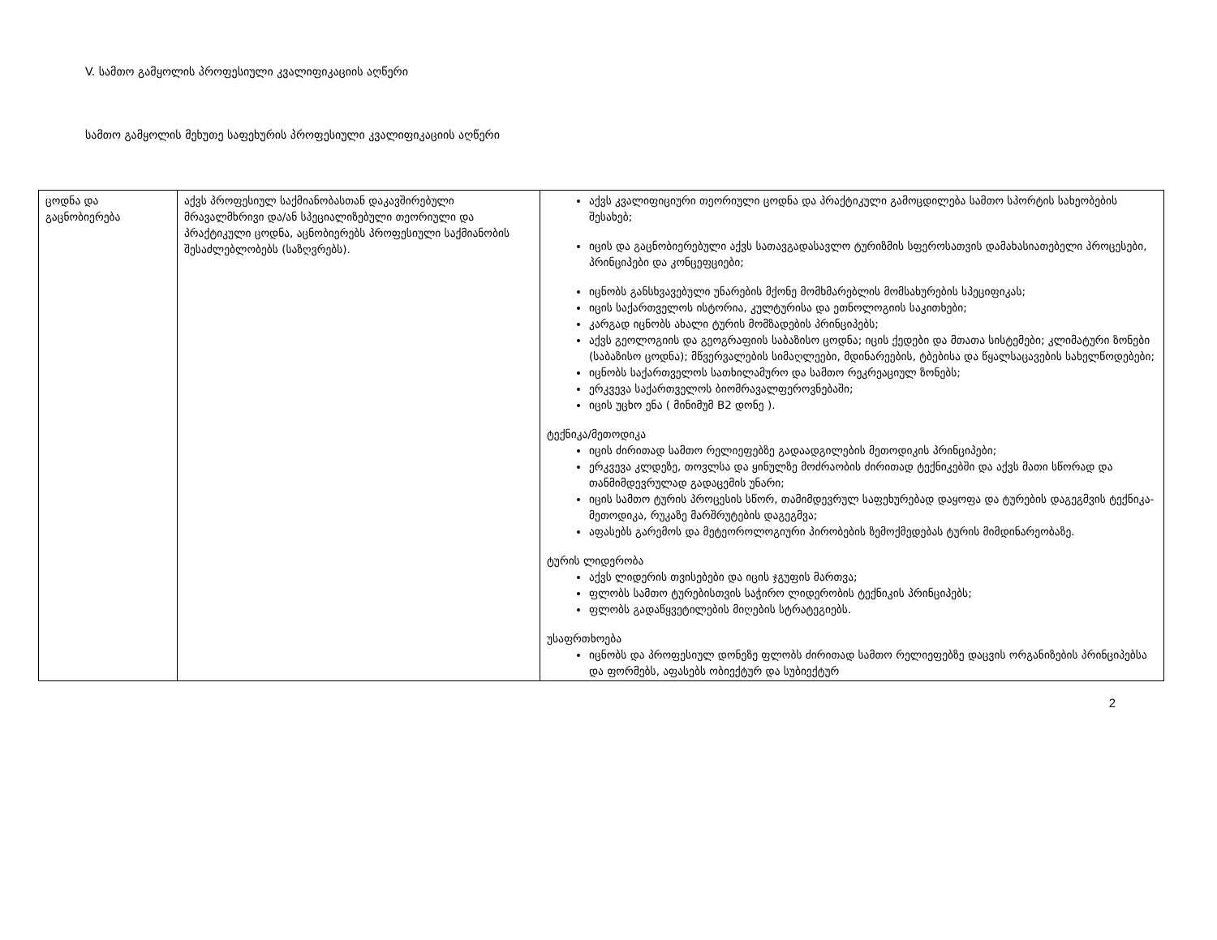V. სამთო გამყოლის პროფესიული კვალიფიკაციის აღწერი
სამთო გამყოლის მეხუთე საფეხურის პროფესიული კვალიფიკაციის აღწერი
| ცოდნა და გაცნობიერება | აქვს პროფესიულ საქმიანობასთან დაკავშირებული მრავალმხრივი და/ან სპეციალიზებული თეორიული და პრაქტიკული ცოდნა, აცნობიერებს პროფესიული საქმიანობის შესაძლებლობებს (საზღვრებს). | აქვს კვალიფიციური თეორიული ცოდნა და პრაქტიკული გამოცდილება სამთო სპორტის სახეობების შესახებ; იცის და გაცნობიერებული აქვს სათავგადასავლო ტურიზმის სფეროსათვის დამახასიათებელი პროცესები, პრინციპები და კონცეფციები; იცნობს განსხვავებული უნარების მქონე მომხმარებლის მომსახურების სპეციფიკას; იცის საქართველოს ისტორია, კულტურისა და ეთნოლოგიის საკითხები; კარგად იცნობს ახალი ტურის მომზადების პრინციპებს; აქვს გეოლოგიის და გეოგრაფიის საბაზისო ცოდნა; იცის ქედები და მთათა სისტემები; კლიმატური ზონები (საბაზისო ცოდნა); მწვერვალების სიმაღლეები, მდინარეების, ტბებისა და წყალსაცავების სახელწოდებები; იცნობს საქართველოს სათხილამურო და სამთო რეკრეაციულ ზონებს; ერკვევა საქართველოს ბიომრავალფეროვნებაში; იცის უცხო ენა ( მინიმუმ B2 დონე ). ტექნიკა/მეთოდიკა იცის ძირითად სამთო რელიეფებზე გადაადგილების მეთოდიკის პრინციპები; ერკვევა კლდეზე, თოვლსა და ყინულზე მოძრაობის ძირითად ტექნიკებში და აქვს მათი სწორად და თანმიმდევრულად გადაცემის უნარი; იცის სამთო ტურის პროცესის სწორ, თამიმდევრულ საფეხურებად დაყოფა და ტურების დაგეგმვის ტექნიკა-მეთოდიკა, რუკაზე მარშრუტების დაგეგმვა; აფასებს გარემოს და მეტეოროლოგიური პირობების ზემოქმედებას ტურის მიმდინარეობაზე. ტურის ლიდერობა აქვს ლიდერის თვისებები და იცის ჯგუფის მართვა; ფლობს სამთო ტურებისთვის საჭირო ლიდერობის ტექნიკის პრინციპებს; ფლობს გადაწყვეტილების მიღების სტრატეგიებს. უსაფრთხოება იცნობს და პროფესიულ დონეზე ფლობს ძირითად სამთო რელიეფებზე დაცვის ორგანიზების პრინციპებსა და ფორმებს, აფასებს ობიექტურ და სუბიექტურ |
2